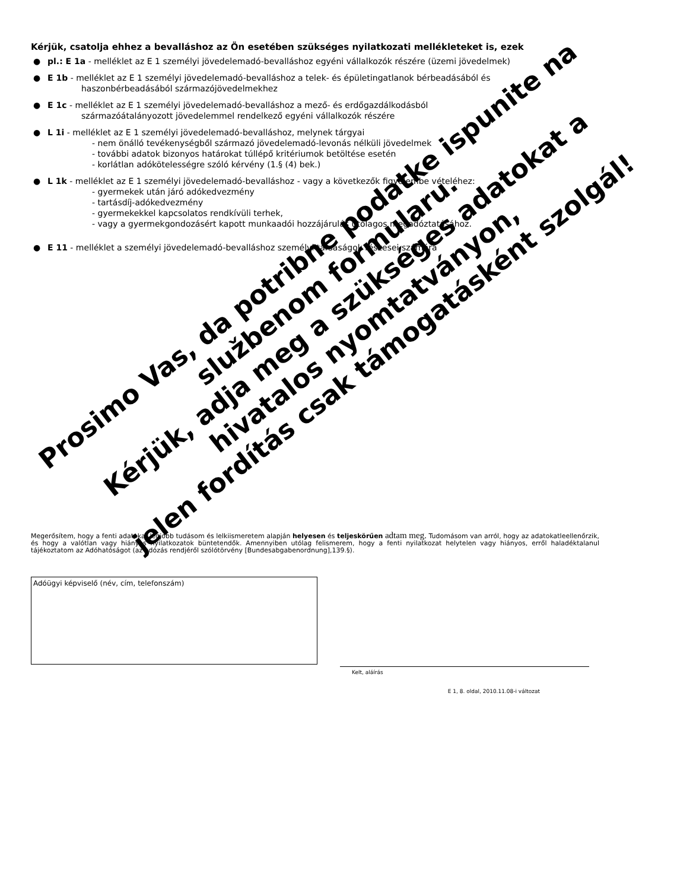Kérjük, csatolja ehhez a bevalláshoz az Ön esetében szükséges nyilatkozati mellékleteket is, ezek
● pl.: E 1a - melléklet az E 1 személyi jövedelemadó-bevalláshoz egyéni vállalkozók részére (üzemi jövedelmek)
● E 1b - melléklet az E 1 személyi jövedelemadó-bevalláshoz a telek- és épületingatlanok bérbeadásából és
haszonbérbeadásából származójövedelmekhez
● E 1c - melléklet az E 1 személyi jövedelemadó-bevalláshoz a mező- és erdőgazdálkodásból
származóátalányozott jövedelemmel rendelkező egyéni vállalkozók részére
● L 1i - melléklet az E 1 személyi jövedelemadó-bevalláshoz, melynek tárgyai
- nem önálló tevékenységből származó jövedelemadó-levonás nélküli jövedelmek
- további adatok bizonyos határokat túllépő kritériumok betöltése esetén
- korlátlan adókötelességre szóló kérvény (1.§ (4) bek.)
● L 1k - melléklet az E 1 személyi jövedelemadó-bevalláshoz - vagy a következők figyelembe vételéhez:
- gyermekek után járó adókedvezmény
- tartásdíj-adókedvezmény
- gyermekekkel kapcsolatos rendkívüli terhek,
- vagy a gyermekgondozásért kapott munkaadói hozzájárulás utólagos megadóztatásához.
● E 11 - melléklet a személyi jövedelemadó-bevalláshoz személyi társaságok részesei számára
Megerősítem, hogy a fenti adatokat legjobb tudásom és lelkiismeretem alapján helyesen és teljeskörűen adtam meg. Tudomásom van arról, hogy az adatokatleellenőrzik, és hogy a valótlan vagy hiányos nyilatkozatok büntetendők. Amennyiben utólag felismerem, hogy a fenti nyilatkozat helytelen vagy hiányos, erről haladéktalanul tájékoztatom az Adóhatóságot (az adózás rendjéről szólótörvény [Bundesabgabenordnung],139.§).
Adóügyi képviselő (név, cím, telefonszám)
Kelt, aláírás
E 1, 8. oldal, 2010.11.08-i változat
Prosimo Vas, da potribne podatke ispunite na službenom formularu.
Kérjük, adja meg a szükséges adatokat a hivatalos nyomtatványon,
jelen fordítás csak támogatásként szolgál!